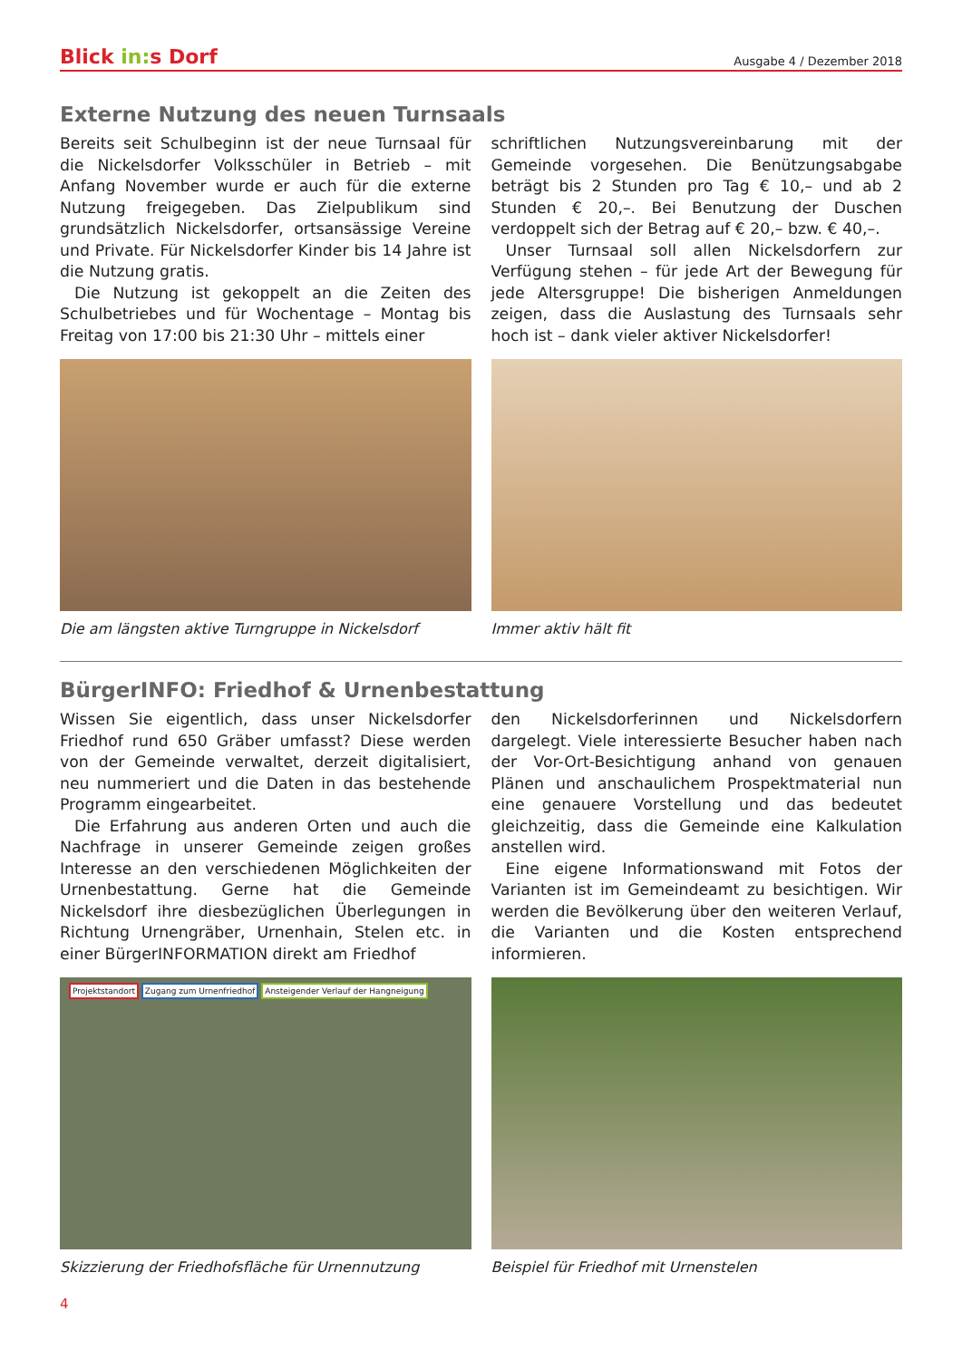Blick in: s Dorf
Ausgabe 4 / Dezember 2018
Externe Nutzung des neuen Turnsaals
Bereits seit Schulbeginn ist der neue Turnsaal für die Nickelsdorfer Volksschüler in Betrieb – mit Anfang November wurde er auch für die externe Nutzung freigegeben. Das Zielpublikum sind grundsätzlich Nickelsdorfer, ortsansässige Vereine und Private. Für Nickelsdorfer Kinder bis 14 Jahre ist die Nutzung gratis.
Die Nutzung ist gekoppelt an die Zeiten des Schulbetriebes und für Wochentage – Montag bis Freitag von 17:00 bis 21:30 Uhr – mittels einer
schriftlichen Nutzungsvereinbarung mit der Gemeinde vorgesehen. Die Benützungsabgabe beträgt bis 2 Stunden pro Tag € 10,– und ab 2 Stunden € 20,–. Bei Benutzung der Duschen verdoppelt sich der Betrag auf € 20,– bzw. € 40,–.
Unser Turnsaal soll allen Nickelsdorfern zur Verfügung stehen – für jede Art der Bewegung für jede Altersgruppe! Die bisherigen Anmeldungen zeigen, dass die Auslastung des Turnsaals sehr hoch ist – dank vieler aktiver Nickelsdorfer!
Die am längsten aktive Turngruppe in Nickelsdorf
Immer aktiv hält fit
BürgerINFO: Friedhof & Urnenbestattung
Wissen Sie eigentlich, dass unser Nickelsdorfer Friedhof rund 650 Gräber umfasst? Diese werden von der Gemeinde verwaltet, derzeit digitalisiert, neu nummeriert und die Daten in das bestehende Programm eingearbeitet.
Die Erfahrung aus anderen Orten und auch die Nachfrage in unserer Gemeinde zeigen großes Interesse an den verschiedenen Möglichkeiten der Urnenbestattung. Gerne hat die Gemeinde Nickelsdorf ihre diesbezüglichen Überlegungen in Richtung Urnengräber, Urnenhain, Stelen etc. in einer BürgerINFORMATION direkt am Friedhof
den Nickelsdorferinnen und Nickelsdorfern dargelegt. Viele interessierte Besucher haben nach der Vor-Ort-Besichtigung anhand von genauen Plänen und anschaulichem Prospektmaterial nun eine genauere Vorstellung und das bedeutet gleichzeitig, dass die Gemeinde eine Kalkulation anstellen wird.
Eine eigene Informationswand mit Fotos der Varianten ist im Gemeindeamt zu besichtigen. Wir werden die Bevölkerung über den weiteren Verlauf, die Varianten und die Kosten entsprechend informieren.
Projektstandort Zugang zum Urnenfriedhof Ansteigender Verlauf der Hangneigung
Skizzierung der Friedhofsfläche für Urnennutzung
Beispiel für Friedhof mit Urnenstelen
4